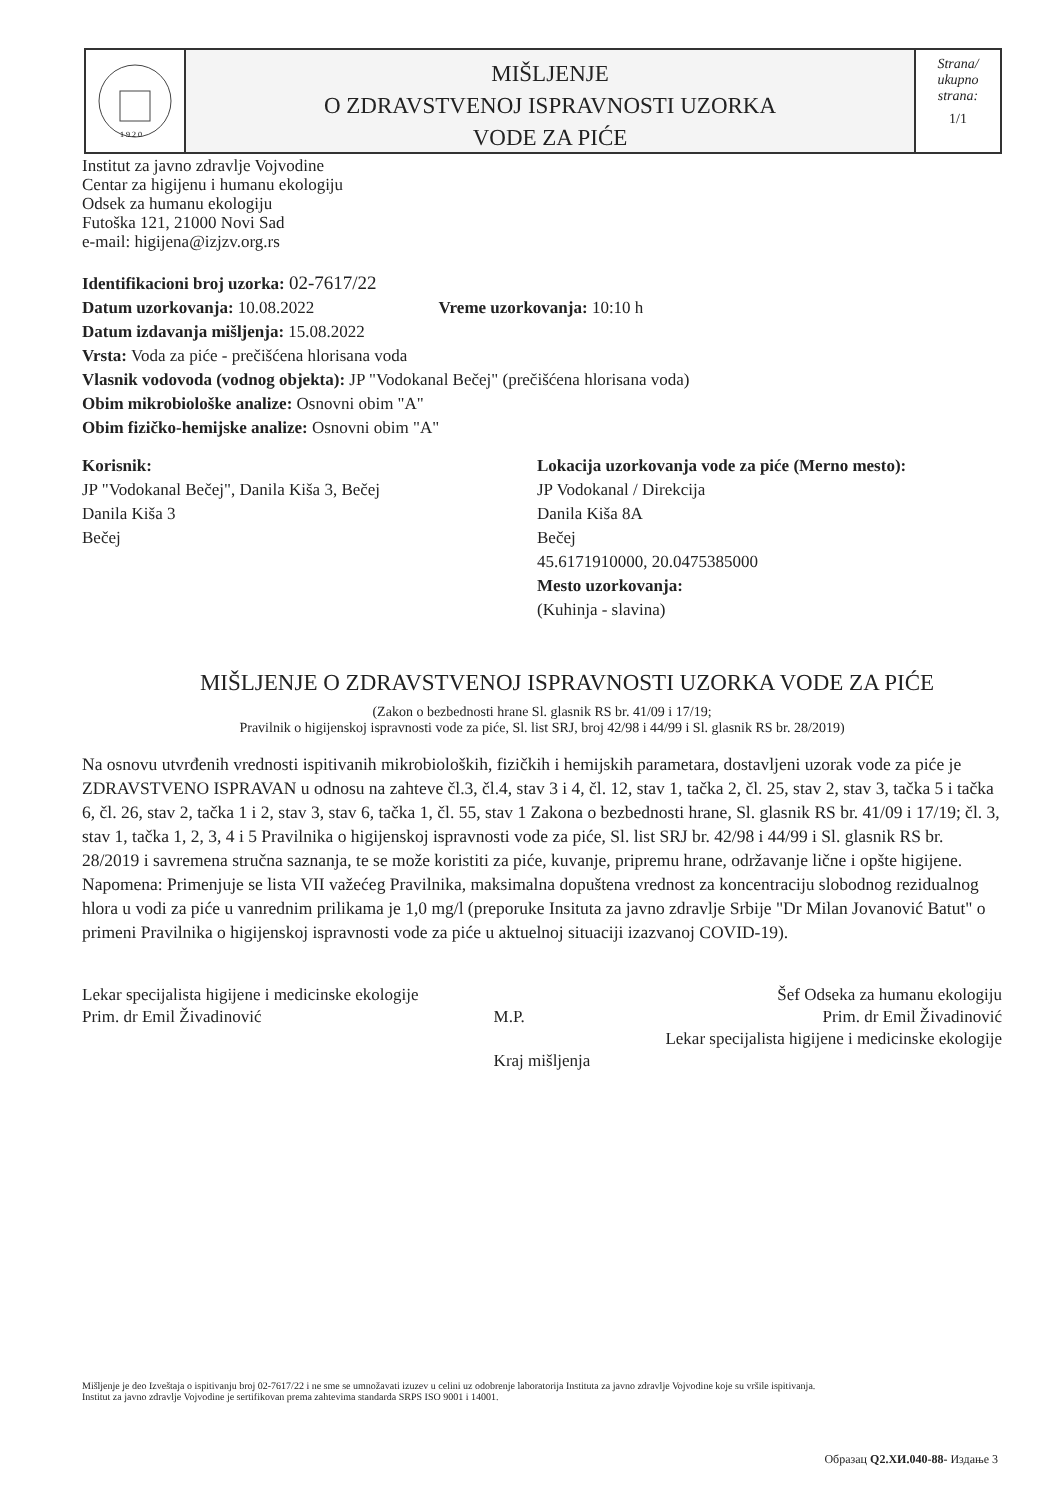1 9 2 0
MIŠLJENJE
O ZDRAVSTVENOJ ISPRAVNOSTI UZORKA
VODE ZA PIĆE
Strana/
ukupno
strana:
1/1
Institut za javno zdravlje Vojvodine
Centar za higijenu i humanu ekologiju
Odsek za humanu ekologiju
Futoška 121, 21000 Novi Sad
e-mail: higijena@izjzv.org.rs
Identifikacioni broj uzorka: 02-7617/22
Datum uzorkovanja: 10.08.2022 Vreme uzorkovanja: 10:10 h
Datum izdavanja mišljenja: 15.08.2022
Vrsta: Voda za piće - prečišćena hlorisana voda
Vlasnik vodovoda (vodnog objekta): JP "Vodokanal Bečej" (prečišćena hlorisana voda)
Obim mikrobiološke analize: Osnovni obim "A"
Obim fizičko-hemijske analize: Osnovni obim "A"
Korisnik:
JP "Vodokanal Bečej", Danila Kiša 3, Bečej
Danila Kiša 3
Bečej
Lokacija uzorkovanja vode za piće (Merno mesto):
JP Vodokanal / Direkcija
Danila Kiša 8A
Bečej
45.6171910000, 20.0475385000
Mesto uzorkovanja:
(Kuhinja - slavina)
MIŠLJENJE O ZDRAVSTVENOJ ISPRAVNOSTI UZORKA VODE ZA PIĆE
(Zakon o bezbednosti hrane Sl. glasnik RS br. 41/09 i 17/19;
Pravilnik o higijenskoj ispravnosti vode za piće, Sl. list SRJ, broj 42/98 i 44/99 i Sl. glasnik RS br. 28/2019)
Na osnovu utvrđenih vrednosti ispitivanih mikrobioloških, fizičkih i hemijskih parametara, dostavljeni uzorak vode za piće je ZDRAVSTVENO ISPRAVAN u odnosu na zahteve čl.3, čl.4, stav 3 i 4, čl. 12, stav 1, tačka 2, čl. 25, stav 2, stav 3, tačka 5 i tačka 6, čl. 26, stav 2, tačka 1 i 2, stav 3, stav 6, tačka 1, čl. 55, stav 1 Zakona o bezbednosti hrane, Sl. glasnik RS br. 41/09 i 17/19; čl. 3, stav 1, tačka 1, 2, 3, 4 i 5 Pravilnika o higijenskoj ispravnosti vode za piće, Sl. list SRJ br. 42/98 i 44/99 i Sl. glasnik RS br. 28/2019 i savremena stručna saznanja, te se može koristiti za piće, kuvanje, pripremu hrane, održavanje lične i opšte higijene.
Napomena: Primenjuje se lista VII važećeg Pravilnika, maksimalna dopuštena vrednost za koncentraciju slobodnog rezidualnog hlora u vodi za piće u vanrednim prilikama je 1,0 mg/l (preporuke Insituta za javno zdravlje Srbije "Dr Milan Jovanović Batut" o primeni Pravilnika o higijenskoj ispravnosti vode za piće u aktuelnoj situaciji izazvanoj COVID-19).
Lekar specijalista higijene i medicinske ekologije
Prim. dr Emil Živadinović
M.P.
Kraj mišljenja
Šef Odseka za humanu ekologiju
Prim. dr Emil Živadinović
Lekar specijalista higijene i medicinske ekologije
Mišljenje je deo Izveštaja o ispitivanju broj 02-7617/22 i ne sme se umnožavati izuzev u celini uz odobrenje laboratorija Instituta za javno zdravlje Vojvodine koje su vršile ispitivanja.
Institut za javno zdravlje Vojvodine je sertifikovan prema zahtevima standarda SRPS ISO 9001 i 14001.
Образац Q2.ХИ.040-88- Издање 3